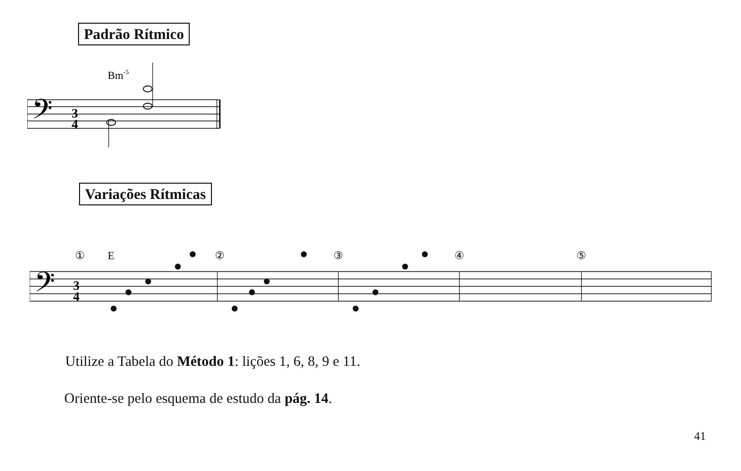Padrão Rítmico
Bm-5
𝄢
3
4
Variações Rítmicas
𝄢
3
4
①
E
②
③
④
⑤
Utilize a Tabela do Método 1: lições 1, 6, 8, 9 e 11.
Oriente-se pelo esquema de estudo da pág. 14.
41